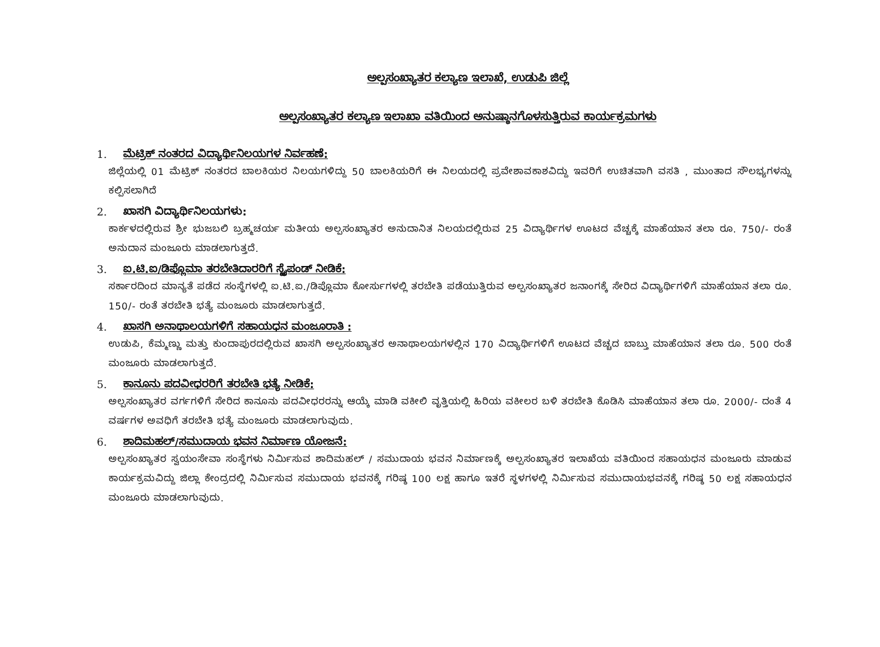ಅಲ್ಪಸಂಖ್ಯಾತರ ಕಲ್ಯಾಣ ಇಲಾಖೆ, ಉಡುಪಿ ಜಿಲ್ಲೆ
ಅಲ್ಪಸಂಖ್ಯಾತರ ಕಲ್ಯಾಣ ಇಲಾಖಾ ವತಿಯಿಂದ ಅನುಷ್ಠಾನಗೊಳಸುತ್ತಿರುವ ಕಾರ್ಯಕ್ರಮಗಳು
1. ಮೆಟ್ರಿಕ್ ನಂತರದ ವಿದ್ಯಾರ್ಥಿನಿಲಯಗಳ ನಿರ್ವಹಣೆ:
ಜಿಲ್ಲೆಯಲ್ಲಿ 01 ಮೆಟ್ರಿಕ್ ನಂತರದ ಬಾಲಕಿಯರ ನಿಲಯಗಳಿದ್ದು 50 ಬಾಲಕಿಯರಿಗೆ ಈ ನಿಲಯದಲ್ಲಿ ಪ್ರವೇಶಾವಕಾಶವಿದ್ದು ಇವರಿಗೆ ಉಚಿತವಾಗಿ ವಸತಿ , ಮುಂತಾದ ಸೌಲಭ್ಯಗಳನ್ನು ಕಲ್ಪಿಸಲಾಗಿದೆ
2. ಖಾಸಗಿ ವಿದ್ಯಾರ್ಥಿನಿಲಯಗಳು:
ಕಾರ್ಕಳದಲ್ಲಿರುವ ಶ್ರೀ ಭುಜಬಲಿ ಬ್ರಹ್ಮಚರ್ಯ ಮತೀಯ ಅಲ್ಪಸಂಖ್ಯಾತರ ಅನುದಾನಿತ ನಿಲಯದಲ್ಲಿರುವ 25 ವಿದ್ಯಾರ್ಥಿಗಳ ಊಟದ ವೆಚ್ಚಕ್ಕೆ ಮಾಹೆಯಾನ ತಲಾ ರೂ. 750/- ರಂತೆ ಅನುದಾನ ಮಂಜೂರು ಮಾಡಲಾಗುತ್ತದೆ.
3. ಐ.ಟಿ.ಐ/ಡಿಪ್ಲೊಮಾ ತರಬೇತಿದಾರರಿಗೆ ಸ್ಟೈಪಂಡ್ ನೀಡಿಕೆ:
ಸರ್ಕಾರದಿಂದ ಮಾನ್ಯತೆ ಪಡೆದ ಸಂಸ್ಥೆಗಳಲ್ಲಿ ಐ.ಟಿ.ಐ./ಡಿಪ್ಲೊಮಾ ಕೋರ್ಸುಗಳಲ್ಲಿ ತರಬೇತಿ ಪಡೆಯುತ್ತಿರುವ ಅಲ್ಪಸಂಖ್ಯಾತರ ಜನಾಂಗಕ್ಕೆ ಸೇರಿದ ವಿದ್ಯಾರ್ಥಿಗಳಿಗೆ ಮಾಹೆಯಾನ ತಲಾ ರೂ. 150/- ರಂತೆ ತರಬೇತಿ ಭತ್ಯೆ ಮಂಜೂರು ಮಾಡಲಾಗುತ್ತದೆ.
4. ಖಾಸಗಿ ಅನಾಥಾಲಯಗಳಿಗೆ ಸಹಾಯಧನ ಮಂಜೂರಾತಿ :
ಉಡುಪಿ, ಕೆಮ್ಮಣ್ಣು ಮತ್ತು ಕುಂದಾಪುರದಲ್ಲಿರುವ ಖಾಸಗಿ ಅಲ್ಪಸಂಖ್ಯಾತರ ಅನಾಥಾಲಯಗಳಲ್ಲಿನ 170 ವಿದ್ಯಾರ್ಥಿಗಳಿಗೆ ಊಟದ ವೆಚ್ಚದ ಬಾಬ್ತು ಮಾಹೆಯಾನ ತಲಾ ರೂ. 500 ರಂತೆ ಮಂಜೂರು ಮಾಡಲಾಗುತ್ತದೆ.
5. ಕಾನೂನು ಪದವೀಧರರಿಗೆ ತರಬೇತಿ ಭತ್ಯೆ ನೀಡಿಕೆ:
ಅಲ್ಪಸಂಖ್ಯಾತರ ವರ್ಗಗಳಿಗೆ ಸೇರಿದ ಕಾನೂನು ಪದವೀಧರರನ್ನು ಆಯ್ಕೆ ಮಾಡಿ ವಕೀಲಿ ವೃತ್ತಿಯಲ್ಲಿ ಹಿರಿಯ ವಕೀಲರ ಬಳಿ ತರಬೇತಿ ಕೊಡಿಸಿ ಮಾಹೆಯಾನ ತಲಾ ರೂ. 2000/- ದಂತೆ 4 ವರ್ಷಗಳ ಅವಧಿಗೆ ತರಬೇತಿ ಭತ್ಯೆ ಮಂಜೂರು ಮಾಡಲಾಗುವುದು.
6. ಶಾದಿಮಹಲ್/ಸಮುದಾಯ ಭವನ ನಿರ್ಮಾಣ ಯೋಜನೆ:
ಅಲ್ಪಸಂಖ್ಯಾತರ ಸ್ವಯಂಸೇವಾ ಸಂಸ್ಥೆಗಳು ನಿರ್ಮಿಸುವ ಶಾದಿಮಹಲ್ / ಸಮುದಾಯ ಭವನ ನಿರ್ಮಾಣಕ್ಕೆ ಅಲ್ಪಸಂಖ್ಯಾತರ ಇಲಾಖೆಯ ವತಿಯಿಂದ ಸಹಾಯಧನ ಮಂಜೂರು ಮಾಡುವ ಕಾರ್ಯಕ್ರಮವಿದ್ದು ಜಿಲ್ಲಾ ಕೇಂದ್ರದಲ್ಲಿ ನಿರ್ಮಿಸುವ ಸಮುದಾಯ ಭವನಕ್ಕೆ ಗರಿಷ್ಠ 100 ಲಕ್ಷ ಹಾಗೂ ಇತರೆ ಸ್ಥಳಗಳಲ್ಲಿ ನಿರ್ಮಿಸುವ ಸಮುದಾಯಭವನಕ್ಕೆ ಗರಿಷ್ಠ 50 ಲಕ್ಷ ಸಹಾಯಧನ ಮಂಜೂರು ಮಾಡಲಾಗುವುದು.